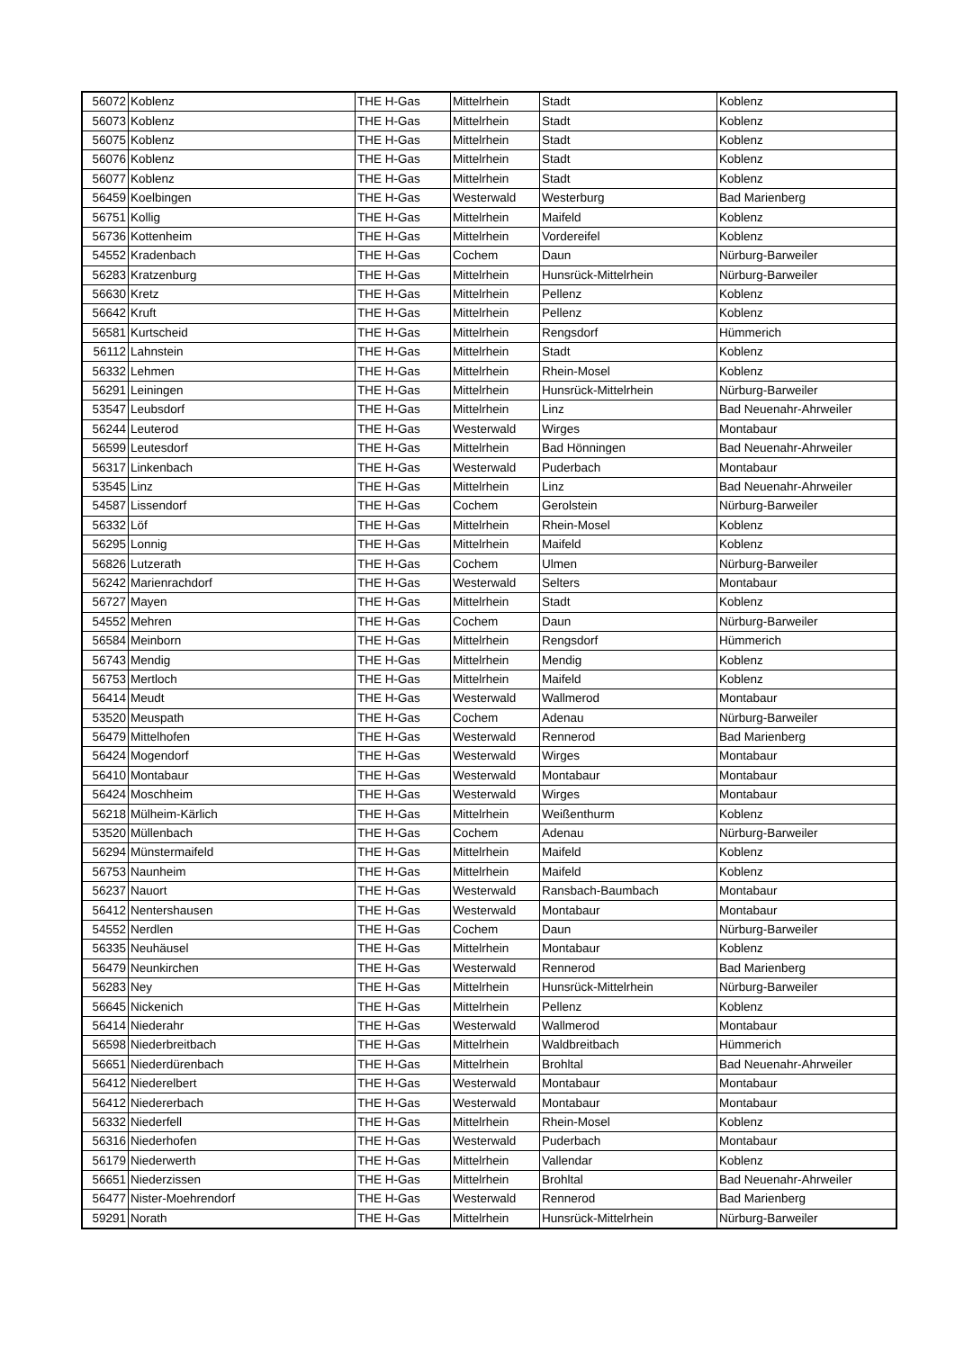| 56072 | Koblenz | THE H-Gas | Mittelrhein | Stadt | Koblenz |
| 56073 | Koblenz | THE H-Gas | Mittelrhein | Stadt | Koblenz |
| 56075 | Koblenz | THE H-Gas | Mittelrhein | Stadt | Koblenz |
| 56076 | Koblenz | THE H-Gas | Mittelrhein | Stadt | Koblenz |
| 56077 | Koblenz | THE H-Gas | Mittelrhein | Stadt | Koblenz |
| 56459 | Koelbingen | THE H-Gas | Westerwald | Westerburg | Bad Marienberg |
| 56751 | Kollig | THE H-Gas | Mittelrhein | Maifeld | Koblenz |
| 56736 | Kottenheim | THE H-Gas | Mittelrhein | Vordereifel | Koblenz |
| 54552 | Kradenbach | THE H-Gas | Cochem | Daun | Nürburg-Barweiler |
| 56283 | Kratzenburg | THE H-Gas | Mittelrhein | Hunsrück-Mittelrhein | Nürburg-Barweiler |
| 56630 | Kretz | THE H-Gas | Mittelrhein | Pellenz | Koblenz |
| 56642 | Kruft | THE H-Gas | Mittelrhein | Pellenz | Koblenz |
| 56581 | Kurtscheid | THE H-Gas | Mittelrhein | Rengsdorf | Hümmerich |
| 56112 | Lahnstein | THE H-Gas | Mittelrhein | Stadt | Koblenz |
| 56332 | Lehmen | THE H-Gas | Mittelrhein | Rhein-Mosel | Koblenz |
| 56291 | Leiningen | THE H-Gas | Mittelrhein | Hunsrück-Mittelrhein | Nürburg-Barweiler |
| 53547 | Leubsdorf | THE H-Gas | Mittelrhein | Linz | Bad Neuenahr-Ahrweiler |
| 56244 | Leuterod | THE H-Gas | Westerwald | Wirges | Montabaur |
| 56599 | Leutesdorf | THE H-Gas | Mittelrhein | Bad Hönningen | Bad Neuenahr-Ahrweiler |
| 56317 | Linkenbach | THE H-Gas | Westerwald | Puderbach | Montabaur |
| 53545 | Linz | THE H-Gas | Mittelrhein | Linz | Bad Neuenahr-Ahrweiler |
| 54587 | Lissendorf | THE H-Gas | Cochem | Gerolstein | Nürburg-Barweiler |
| 56332 | Löf | THE H-Gas | Mittelrhein | Rhein-Mosel | Koblenz |
| 56295 | Lonnig | THE H-Gas | Mittelrhein | Maifeld | Koblenz |
| 56826 | Lutzerath | THE H-Gas | Cochem | Ulmen | Nürburg-Barweiler |
| 56242 | Marienrachdorf | THE H-Gas | Westerwald | Selters | Montabaur |
| 56727 | Mayen | THE H-Gas | Mittelrhein | Stadt | Koblenz |
| 54552 | Mehren | THE H-Gas | Cochem | Daun | Nürburg-Barweiler |
| 56584 | Meinborn | THE H-Gas | Mittelrhein | Rengsdorf | Hümmerich |
| 56743 | Mendig | THE H-Gas | Mittelrhein | Mendig | Koblenz |
| 56753 | Mertloch | THE H-Gas | Mittelrhein | Maifeld | Koblenz |
| 56414 | Meudt | THE H-Gas | Westerwald | Wallmerod | Montabaur |
| 53520 | Meuspath | THE H-Gas | Cochem | Adenau | Nürburg-Barweiler |
| 56479 | Mittelhofen | THE H-Gas | Westerwald | Rennerod | Bad Marienberg |
| 56424 | Mogendorf | THE H-Gas | Westerwald | Wirges | Montabaur |
| 56410 | Montabaur | THE H-Gas | Westerwald | Montabaur | Montabaur |
| 56424 | Moschheim | THE H-Gas | Westerwald | Wirges | Montabaur |
| 56218 | Mülheim-Kärlich | THE H-Gas | Mittelrhein | Weißenthurm | Koblenz |
| 53520 | Müllenbach | THE H-Gas | Cochem | Adenau | Nürburg-Barweiler |
| 56294 | Münstermaifeld | THE H-Gas | Mittelrhein | Maifeld | Koblenz |
| 56753 | Naunheim | THE H-Gas | Mittelrhein | Maifeld | Koblenz |
| 56237 | Nauort | THE H-Gas | Westerwald | Ransbach-Baumbach | Montabaur |
| 56412 | Nentershausen | THE H-Gas | Westerwald | Montabaur | Montabaur |
| 54552 | Nerdlen | THE H-Gas | Cochem | Daun | Nürburg-Barweiler |
| 56335 | Neuhäusel | THE H-Gas | Mittelrhein | Montabaur | Koblenz |
| 56479 | Neunkirchen | THE H-Gas | Westerwald | Rennerod | Bad Marienberg |
| 56283 | Ney | THE H-Gas | Mittelrhein | Hunsrück-Mittelrhein | Nürburg-Barweiler |
| 56645 | Nickenich | THE H-Gas | Mittelrhein | Pellenz | Koblenz |
| 56414 | Niederahr | THE H-Gas | Westerwald | Wallmerod | Montabaur |
| 56598 | Niederbreitbach | THE H-Gas | Mittelrhein | Waldbreitbach | Hümmerich |
| 56651 | Niederdürenbach | THE H-Gas | Mittelrhein | Brohltal | Bad Neuenahr-Ahrweiler |
| 56412 | Niederelbert | THE H-Gas | Westerwald | Montabaur | Montabaur |
| 56412 | Niedererbach | THE H-Gas | Westerwald | Montabaur | Montabaur |
| 56332 | Niederfell | THE H-Gas | Mittelrhein | Rhein-Mosel | Koblenz |
| 56316 | Niederhofen | THE H-Gas | Westerwald | Puderbach | Montabaur |
| 56179 | Niederwerth | THE H-Gas | Mittelrhein | Vallendar | Koblenz |
| 56651 | Niederzissen | THE H-Gas | Mittelrhein | Brohltal | Bad Neuenahr-Ahrweiler |
| 56477 | Nister-Moehrendorf | THE H-Gas | Westerwald | Rennerod | Bad Marienberg |
| 59291 | Norath | THE H-Gas | Mittelrhein | Hunsrück-Mittelrhein | Nürburg-Barweiler |